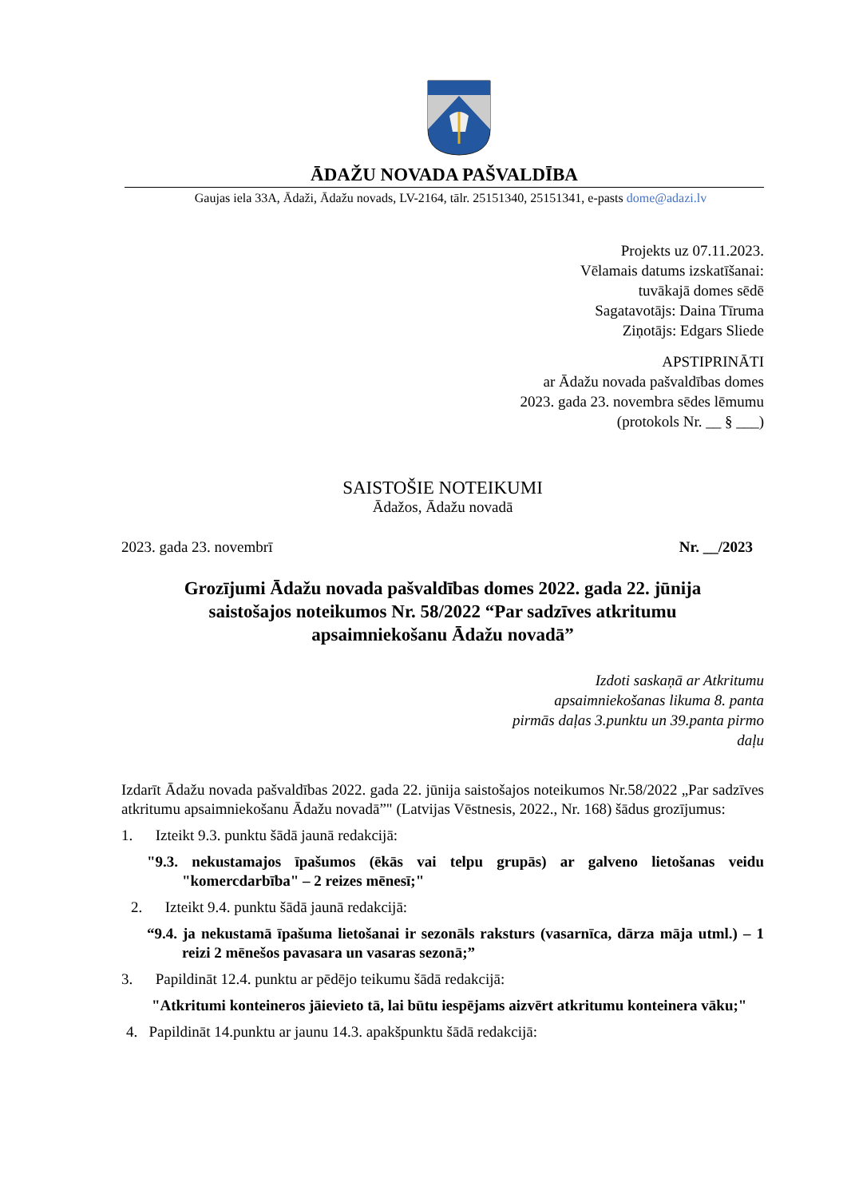ĀDAŽU NOVADA PAŠVALDĪBA
Gaujas iela 33A, Ādaži, Ādažu novads, LV-2164, tālr. 25151340, 25151341, e-pasts dome@adazi.lv
Projekts uz 07.11.2023.
Vēlamais datums izskatīšanai:
tuvākajā domes sēdē
Sagatavotājs: Daina Tīruma
Ziņotājs: Edgars Sliede
APSTIPRINĀTI
ar Ādažu novada pašvaldības domes
2023. gada 23. novembra sēdes lēmumu
(protokols Nr. __ § ___)
SAISTOŠIE NOTEIKUMI
Ādažos, Ādažu novadā
2023. gada 23. novembrī Nr. __/2023
Grozījumi Ādažu novada pašvaldības domes 2022. gada 22. jūnija
saistošajos noteikumos Nr. 58/2022 “Par sadzīves atkritumu
apsaimniekošanu Ādažu novadā”
Izdoti saskaņā ar Atkritumu
apsaimniekošanas likuma 8. panta
pirmās daļas 3.punktu un 39.panta pirmo
daļu
Izdarīt Ādažu novada pašvaldības 2022. gada 22. jūnija saistošajos noteikumos Nr.58/2022 „Par sadzīves atkritumu apsaimniekošanu Ādažu novadā”" (Latvijas Vēstnesis, 2022., Nr. 168) šādus grozījumus:
1. Izteikt 9.3. punktu šādā jaunā redakcijā:
"9.3. nekustamajos īpašumos (ēkās vai telpu grupās) ar galveno lietošanas veidu "komercdarbība" – 2 reizes mēnesī;"
2. Izteikt 9.4. punktu šādā jaunā redakcijā:
“9.4. ja nekustamā īpašuma lietošanai ir sezonāls raksturs (vasarnīca, dārza māja utml.) – 1 reizi 2 mēnešos pavasara un vasaras sezonā;”
3. Papildināt 12.4. punktu ar pēdējo teikumu šādā redakcijā:
"Atkritumi konteineros jāievieto tā, lai būtu iespējams aizvērt atkritumu konteinera vāku;"
4. Papildināt 14.punktu ar jaunu 14.3. apakšpunktu šādā redakcijā: